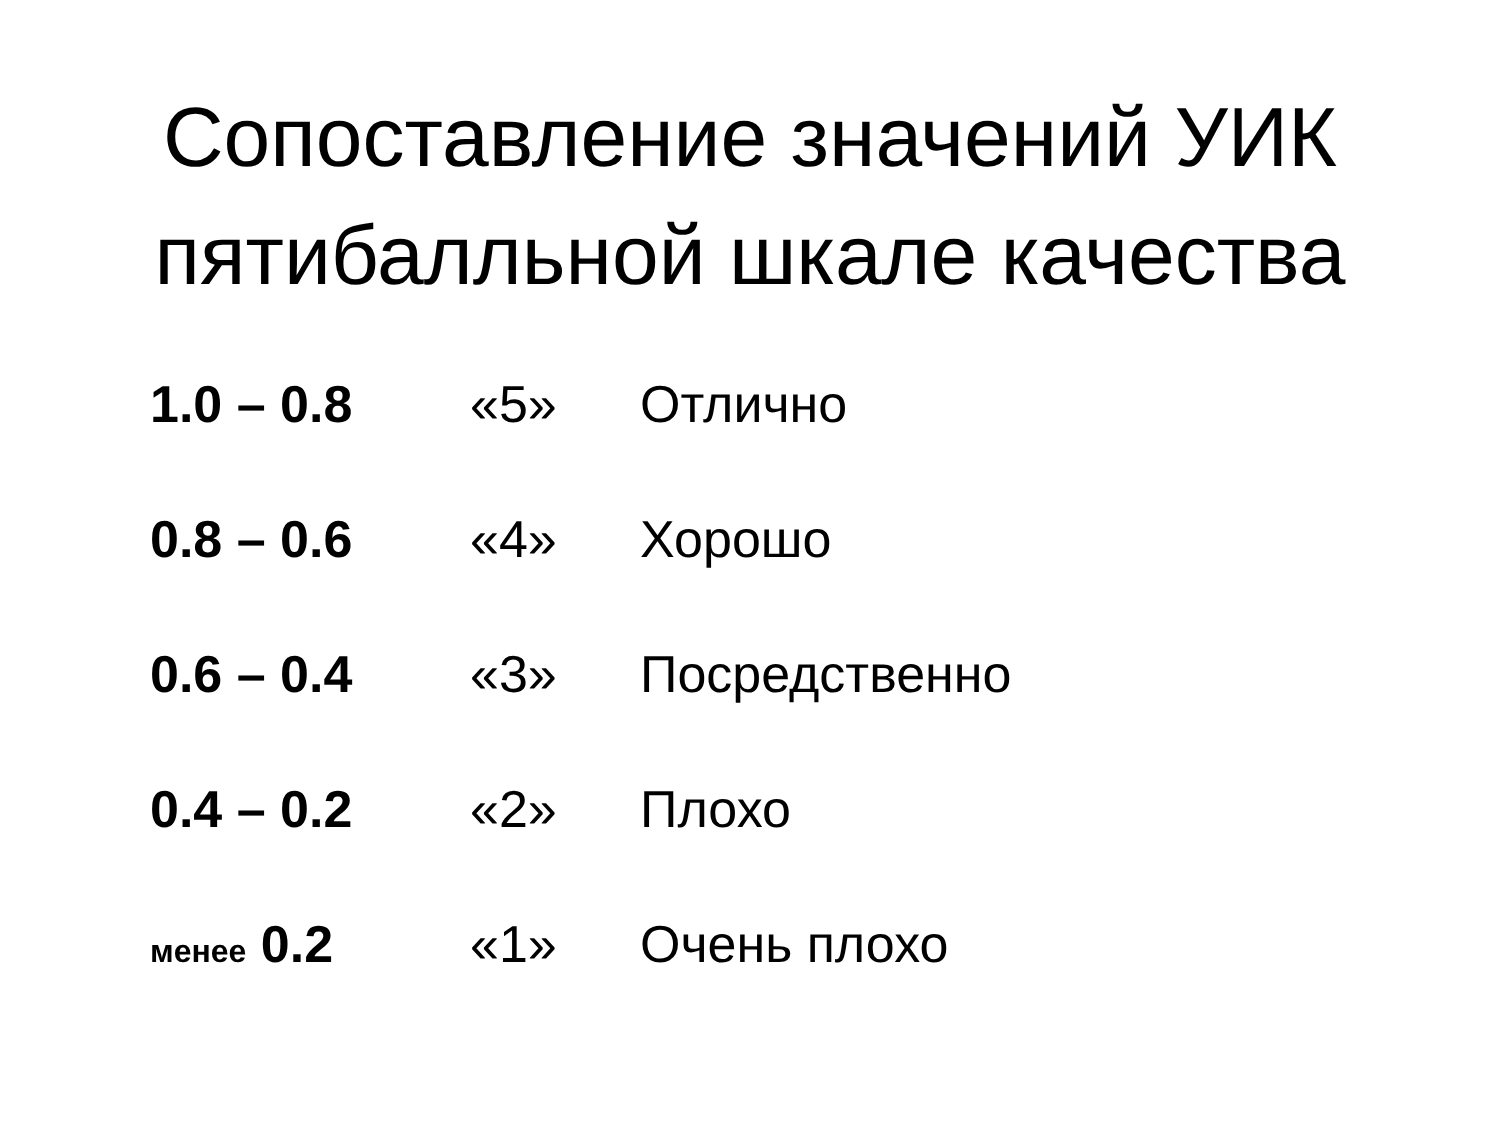Сопоставление значений УИК пятибалльной шкале качества
1.0 – 0.8 «5» Отлично
0.8 – 0.6 «4» Хорошо
0.6 – 0.4 «3» Посредственно
0.4 – 0.2 «2» Плохо
менее 0.2 «1» Очень плохо